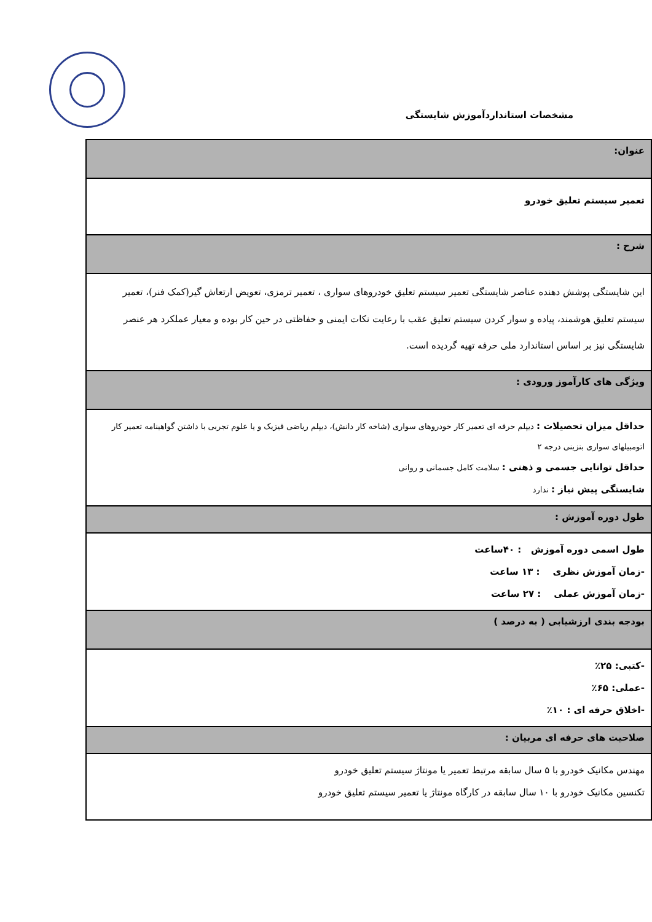مشخصات استانداردآموزش شایستگی
| عنوان: |
| تعمیر سیستم تعلیق خودرو |
| شرح : |
| این شایستگی پوشش دهنده عناصر شایستگی تعمیر سیستم تعلیق خودروهای سواری ، تعمیر ترمزی، تعویض ارتعاش گیر(کمک فنر)، تعمیر سیستم تعلیق هوشمند، پیاده و سوار کردن سیستم تعلیق عقب با رعایت نکات ایمنی و حفاظتی در حین کار بوده و معیار عملکرد هر عنصر شایستگی نیز بر اساس استاندارد ملی حرفه تهیه گردیده است. |
| ویژگی های کارآموز ورودی : |
| حداقل میزان تحصیلات : دیپلم حرفه ای تعمیر کار خودروهای سواری (شاخه کار دانش)، دیپلم ریاضی فیزیک و یا علوم تجربی با داشتن گواهینامه تعمیر کار اتومبیلهای سواری بنزینی درجه ۲ حداقل توانایی جسمی و ذهنی : سلامت کامل جسمانی و روانی شایستگی پیش نیاز : ندارد |
| طول دوره آموزش : |
| طول اسمی دوره آموزش : ۴۰ساعت -زمان آموزش نظری : ۱۳ ساعت -زمان آموزش عملی : ۲۷ ساعت |
| بودجه بندی ارزشیابی ( به درصد ) |
| -کتبی: ۲۵٪ -عملی: ۶۵٪ -اخلاق حرفه ای : ۱۰٪ |
| صلاحیت های حرفه ای مربیان : |
| مهندس مکانیک خودرو با ۵ سال سابقه مرتبط تعمیر یا مونتاژ سیستم تعلیق خودرو تکنسین مکانیک خودرو با ۱۰ سال سابقه در کارگاه مونتاژ یا تعمیر سیستم تعلیق خودرو |